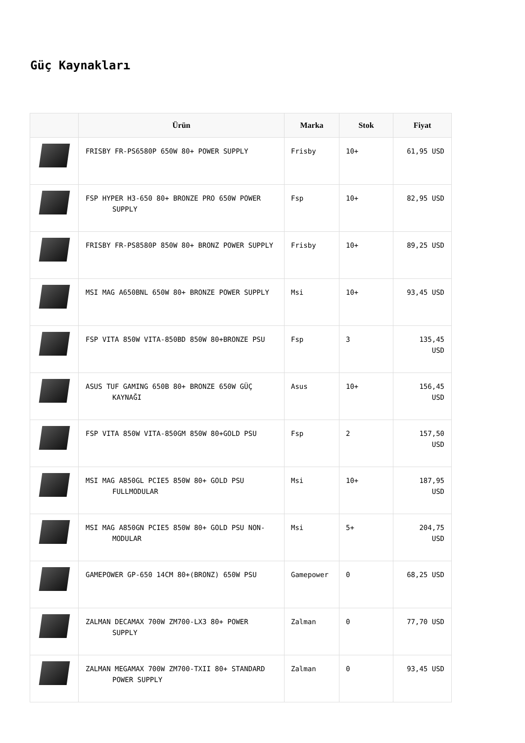Güç Kaynakları
| | Ürün | Marka | Stok | Fiyat |
| --- | --- | --- | --- | --- |
| | FRISBY FR-PS6580P 650W 80+ POWER SUPPLY | Frisby | 10+ | 61,95 USD |
| | FSP HYPER H3-650 80+ BRONZE PRO 650W POWER SUPPLY | Fsp | 10+ | 82,95 USD |
| | FRISBY FR-PS8580P 850W 80+ BRONZ POWER SUPPLY | Frisby | 10+ | 89,25 USD |
| | MSI MAG A650BNL 650W 80+ BRONZE POWER SUPPLY | Msi | 10+ | 93,45 USD |
| | FSP VITA 850W VITA-850BD 850W 80+BRONZE PSU | Fsp | 3 | 135,45 USD |
| | ASUS TUF GAMING 650B 80+ BRONZE 650W GÜÇ KAYNAĞI | Asus | 10+ | 156,45 USD |
| | FSP VITA 850W VITA-850GM 850W 80+GOLD PSU | Fsp | 2 | 157,50 USD |
| | MSI MAG A850GL PCIE5 850W 80+ GOLD PSU FULLMODULAR | Msi | 10+ | 187,95 USD |
| | MSI MAG A850GN PCIE5 850W 80+ GOLD PSU NON-MODULAR | Msi | 5+ | 204,75 USD |
| | GAMEPOWER GP-650 14CM 80+(BRONZ) 650W PSU | Gamepower | 0 | 68,25 USD |
| | ZALMAN DECAMAX 700W ZM700-LX3 80+ POWER SUPPLY | Zalman | 0 | 77,70 USD |
| | ZALMAN MEGAMAX 700W ZM700-TXII 80+ STANDARD POWER SUPPLY | Zalman | 0 | 93,45 USD |